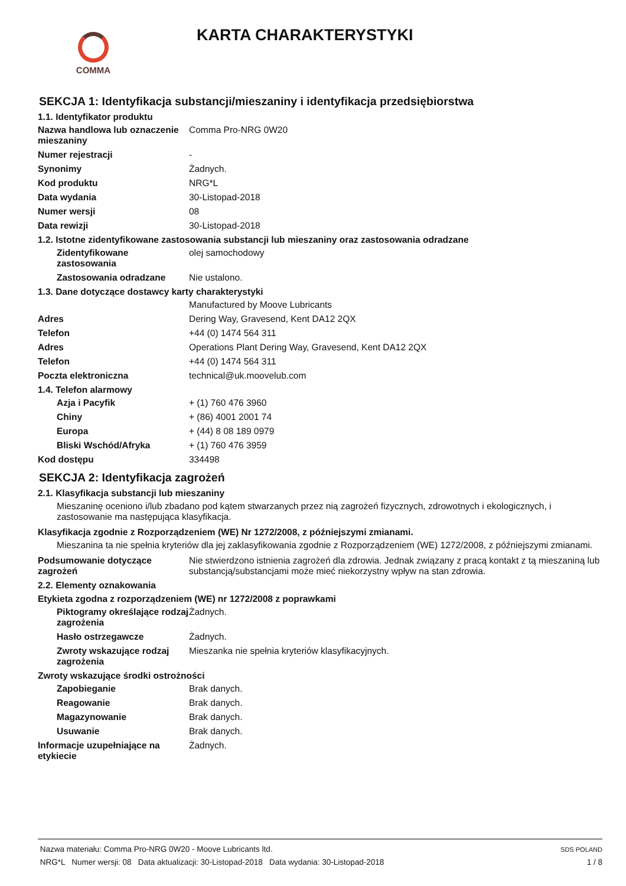COMMA
KARTA CHARAKTERYSTYKI
SEKCJA 1: Identyfikacja substancji/mieszaniny i identyfikacja przedsiębiorstwa
1.1. Identyfikator produktu
Nazwa handlowa lub oznaczenie mieszaniny
Comma Pro-NRG 0W20
Numer rejestracji -
Synonimy Żadnych.
Kod produktu NRG*L
Data wydania 30-Listopad-2018
Numer wersji 08
Data rewizji 30-Listopad-2018
1.2. Istotne zidentyfikowane zastosowania substancji lub mieszaniny oraz zastosowania odradzane
Zidentyfikowane zastosowania
olej samochodowy
Zastosowania odradzane Nie ustalono.
1.3. Dane dotyczące dostawcy karty charakterystyki
Manufactured by Moove Lubricants
Adres Dering Way, Gravesend, Kent DA12 2QX
Telefon +44 (0) 1474 564 311
Adres Operations Plant Dering Way, Gravesend, Kent DA12 2QX
Telefon +44 (0) 1474 564 311
Poczta elektroniczna technical@uk.moovelub.com
1.4. Telefon alarmowy
Azja i Pacyfik + (1) 760 476 3960
Chiny + (86) 4001 2001 74
Europa + (44) 8 08 189 0979
Bliski Wschód/Afryka + (1) 760 476 3959
Kod dostępu 334498
SEKCJA 2: Identyfikacja zagrożeń
2.1. Klasyfikacja substancji lub mieszaniny
Mieszaninę oceniono i/lub zbadano pod kątem stwarzanych przez nią zagrożeń fizycznych, zdrowotnych i ekologicznych, i zastosowanie ma następująca klasyfikacja.
Klasyfikacja zgodnie z Rozporządzeniem (WE) Nr 1272/2008, z późniejszymi zmianami.
Mieszanina ta nie spełnia kryteriów dla jej zaklasyfikowania zgodnie z Rozporządzeniem (WE) 1272/2008, z późniejszymi zmianami.
Podsumowanie dotyczące zagrożeń
Nie stwierdzono istnienia zagrożeń dla zdrowia. Jednak związany z pracą kontakt z tą mieszaniną lub substancją/substancjami może mieć niekorzystny wpływ na stan zdrowia.
2.2. Elementy oznakowania
Etykieta zgodna z rozporządzeniem (WE) nr 1272/2008 z poprawkami
Piktogramy określające rodzaj zagrożenia
Żadnych.
Hasło ostrzegawcze Żadnych.
Zwroty wskazujące rodzaj zagrożenia
Mieszanka nie spełnia kryteriów klasyfikacyjnych.
Zwroty wskazujące środki ostrożności
Zapobieganie Brak danych.
Reagowanie Brak danych.
Magazynowanie Brak danych.
Usuwanie Brak danych.
Informacje uzupełniające na etykiecie
Żadnych.
Nazwa materiału: Comma Pro-NRG 0W20 - Moove Lubricants ltd.
NRG*L Numer wersji: 08 Data aktualizacji: 30-Listopad-2018 Data wydania: 30-Listopad-2018
SDS POLAND
1 / 8